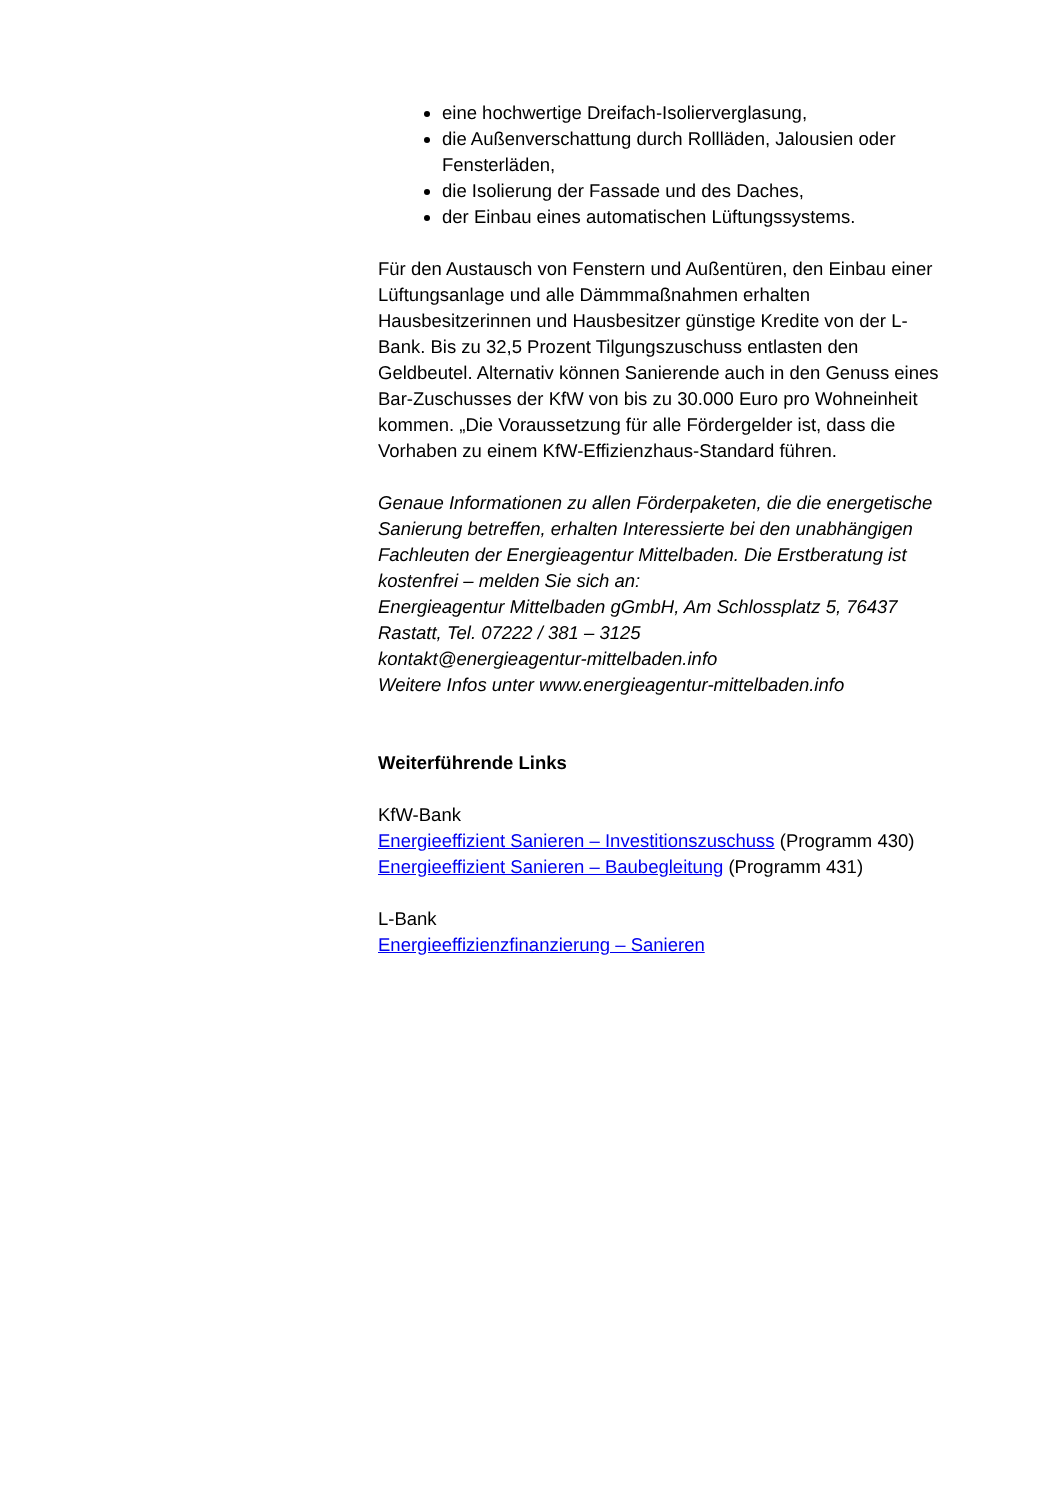eine hochwertige Dreifach-Isolierverglasung,
die Außenverschattung durch Rollläden, Jalousien oder Fensterläden,
die Isolierung der Fassade und des Daches,
der Einbau eines automatischen Lüftungssystems.
Für den Austausch von Fenstern und Außentüren, den Einbau einer Lüftungsanlage und alle Dämmmaßnahmen erhalten Hausbesitzerinnen und Hausbesitzer günstige Kredite von der L-Bank. Bis zu 32,5 Prozent Tilgungszuschuss entlasten den Geldbeutel. Alternativ können Sanierende auch in den Genuss eines Bar-Zuschusses der KfW von bis zu 30.000 Euro pro Wohneinheit kommen. „Die Voraussetzung für alle Fördergelder ist, dass die Vorhaben zu einem KfW-Effizienzhaus-Standard führen.
Genaue Informationen zu allen Förderpaketen, die die energetische Sanierung betreffen, erhalten Interessierte bei den unabhängigen Fachleuten der Energieagentur Mittelbaden. Die Erstberatung ist kostenfrei – melden Sie sich an:
Energieagentur Mittelbaden gGmbH, Am Schlossplatz 5, 76437 Rastatt, Tel. 07222 / 381 – 3125
kontakt@energieagentur-mittelbaden.info
Weitere Infos unter www.energieagentur-mittelbaden.info
Weiterführende Links
KfW-Bank
Energieeffizient Sanieren – Investitionszuschuss (Programm 430)
Energieeffizient Sanieren – Baubegleitung (Programm 431)
L-Bank
Energieeffizienzfinanzierung – Sanieren